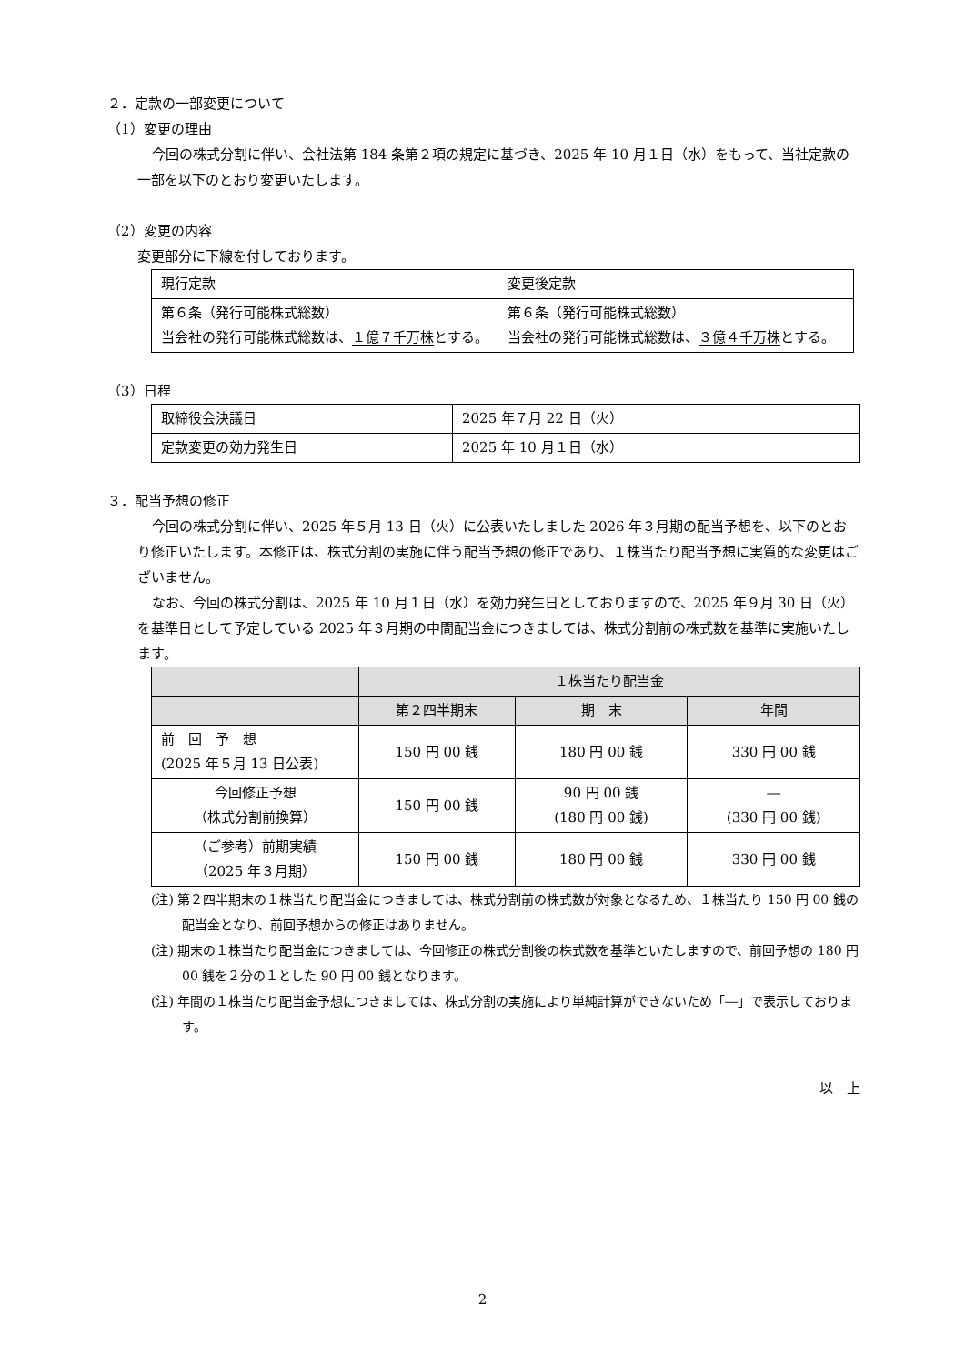２．定款の一部変更について
（1）変更の理由
今回の株式分割に伴い、会社法第 184 条第２項の規定に基づき、2025 年 10 月１日（水）をもって、当社定款の一部を以下のとおり変更いたします。
（2）変更の内容
変更部分に下線を付しております。
| 現行定款 | 変更後定款 |
| 第６条（発行可能株式総数） 当会社の発行可能株式総数は、 １億７千万株 とする。 | 第６条（発行可能株式総数） 当会社の発行可能株式総数は、 ３億４千万株 とする。 |
（3）日程
| 取締役会決議日 | 2025 年７月 22 日（火） |
| 定款変更の効力発生日 | 2025 年 10 月１日（水） |
３．配当予想の修正
今回の株式分割に伴い、2025 年５月 13 日（火）に公表いたしました 2026 年３月期の配当予想を、以下のとおり修正いたします。本修正は、株式分割の実施に伴う配当予想の修正であり、１株当たり配当予想に実質的な変更はございません。
なお、今回の株式分割は、2025 年 10 月１日（水）を効力発生日としておりますので、2025 年９月 30 日（火）を基準日として予定している 2025 年３月期の中間配当金につきましては、株式分割前の株式数を基準に実施いたします。
| | １株当たり配当金 | | |
| --- | --- | --- | --- |
| | 第２四半期末 | 期 末 | 年間 |
| 前 回 予 想 (2025 年５月 13 日公表) | 150 円 00 銭 | 180 円 00 銭 | 330 円 00 銭 |
| 今回修正予想 （株式分割前換算） | 150 円 00 銭 | 90 円 00 銭 (180 円 00 銭) | ― (330 円 00 銭) |
| （ご参考）前期実績 （2025 年３月期） | 150 円 00 銭 | 180 円 00 銭 | 330 円 00 銭 |
(注) 第２四半期末の１株当たり配当金につきましては、株式分割前の株式数が対象となるため、１株当たり 150 円 00 銭の配当金となり、前回予想からの修正はありません。
(注) 期末の１株当たり配当金につきましては、今回修正の株式分割後の株式数を基準といたしますので、前回予想の 180 円 00 銭を２分の１とした 90 円 00 銭となります。
(注) 年間の１株当たり配当金予想につきましては、株式分割の実施により単純計算ができないため「―」で表示しております。
以　上
2